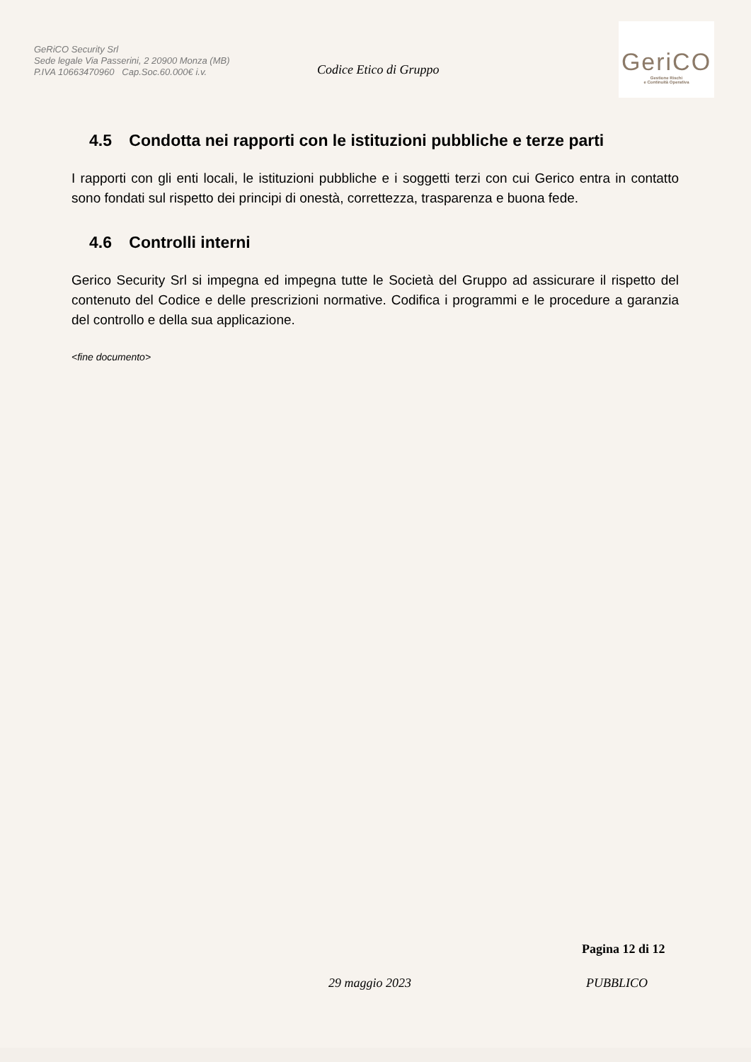GeRiCO Security Srl
Sede legale Via Passerini, 2 20900 Monza (MB)
P.IVA 10663470960 Cap.Soc.60.000€ i.v.
Codice Etico di Gruppo
GeriCO
Gestione Rischi
e Continuità Operativa
4.5 Condotta nei rapporti con le istituzioni pubbliche e terze parti
I rapporti con gli enti locali, le istituzioni pubbliche e i soggetti terzi con cui Gerico entra in contatto sono fondati sul rispetto dei principi di onestà, correttezza, trasparenza e buona fede.
4.6 Controlli interni
Gerico Security Srl si impegna ed impegna tutte le Società del Gruppo ad assicurare il rispetto del contenuto del Codice e delle prescrizioni normative. Codifica i programmi e le procedure a garanzia del controllo e della sua applicazione.
<fine documento>
Pagina 12 di 12
29 maggio 2023 PUBBLICO